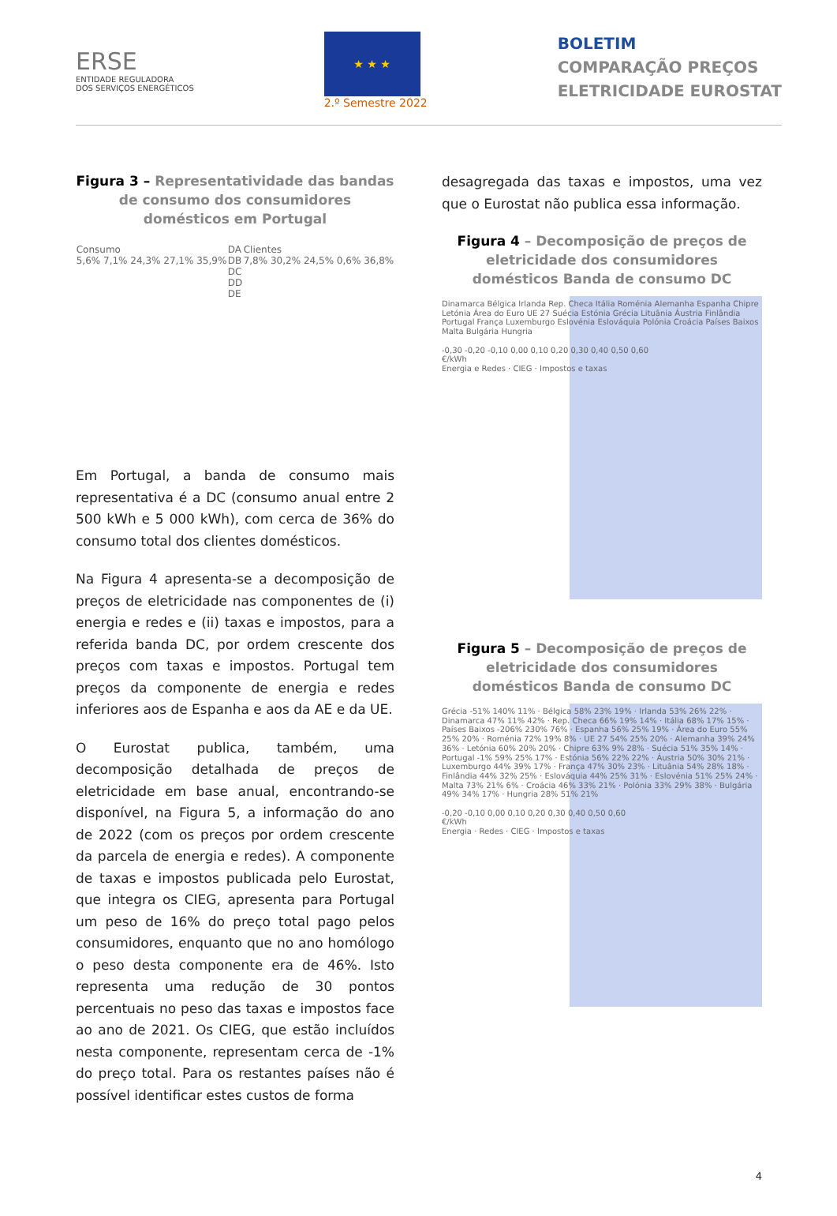ERSE
ENTIDADE REGULADORA
DOS SERVIÇOS ENERGÉTICOS
★ ★ ★
2.º Semestre 2022
BOLETIM
COMPARAÇÃO PREÇOS
ELETRICIDADE EUROSTAT
Figura 3 – Representatividade das bandas de consumo dos consumidores domésticos em Portugal
Consumo
5,6% 7,1% 24,3% 27,1% 35,9%
DA
DB
DC
DD
DE
Clientes
7,8% 30,2% 24,5% 0,6% 36,8%
Em Portugal, a banda de consumo mais representativa é a DC (consumo anual entre 2 500 kWh e 5 000 kWh), com cerca de 36% do consumo total dos clientes domésticos.
Na Figura 4 apresenta-se a decomposição de preços de eletricidade nas componentes de (i) energia e redes e (ii) taxas e impostos, para a referida banda DC, por ordem crescente dos preços com taxas e impostos. Portugal tem preços da componente de energia e redes inferiores aos de Espanha e aos da AE e da UE.
O Eurostat publica, também, uma decomposição detalhada de preços de eletricidade em base anual, encontrando-se disponível, na Figura 5, a informação do ano de 2022 (com os preços por ordem crescente da parcela de energia e redes). A componente de taxas e impostos publicada pelo Eurostat, que integra os CIEG, apresenta para Portugal um peso de 16% do preço total pago pelos consumidores, enquanto que no ano homólogo o peso desta componente era de 46%. Isto representa uma redução de 30 pontos percentuais no peso das taxas e impostos face ao ano de 2021. Os CIEG, que estão incluídos nesta componente, representam cerca de -1% do preço total. Para os restantes países não é possível identificar estes custos de forma
desagregada das taxas e impostos, uma vez que o Eurostat não publica essa informação.
Figura 4 – Decomposição de preços de eletricidade dos consumidores domésticos Banda de consumo DC
Dinamarca Bélgica Irlanda Rep. Checa Itália Roménia Alemanha Espanha Chipre Letónia Área do Euro UE 27 Suécia Estónia Grécia Lituânia Áustria Finlândia Portugal França Luxemburgo Eslovénia Eslováquia Polónia Croácia Países Baixos Malta Bulgária Hungria
-0,30 -0,20 -0,10 0,00 0,10 0,20 0,30 0,40 0,50 0,60
€/kWh
Energia e Redes · CIEG · Impostos e taxas
Figura 5 – Decomposição de preços de eletricidade dos consumidores domésticos Banda de consumo DC
Grécia -51% 140% 11% · Bélgica 58% 23% 19% · Irlanda 53% 26% 22% · Dinamarca 47% 11% 42% · Rep. Checa 66% 19% 14% · Itália 68% 17% 15% · Países Baixos -206% 230% 76% · Espanha 56% 25% 19% · Área do Euro 55% 25% 20% · Roménia 72% 19% 8% · UE 27 54% 25% 20% · Alemanha 39% 24% 36% · Letónia 60% 20% 20% · Chipre 63% 9% 28% · Suécia 51% 35% 14% · Portugal -1% 59% 25% 17% · Estónia 56% 22% 22% · Áustria 50% 30% 21% · Luxemburgo 44% 39% 17% · França 47% 30% 23% · Lituânia 54% 28% 18% · Finlândia 44% 32% 25% · Eslováquia 44% 25% 31% · Eslovénia 51% 25% 24% · Malta 73% 21% 6% · Croácia 46% 33% 21% · Polónia 33% 29% 38% · Bulgária 49% 34% 17% · Hungria 28% 51% 21%
-0,20 -0,10 0,00 0,10 0,20 0,30 0,40 0,50 0,60
€/kWh
Energia · Redes · CIEG · Impostos e taxas
4